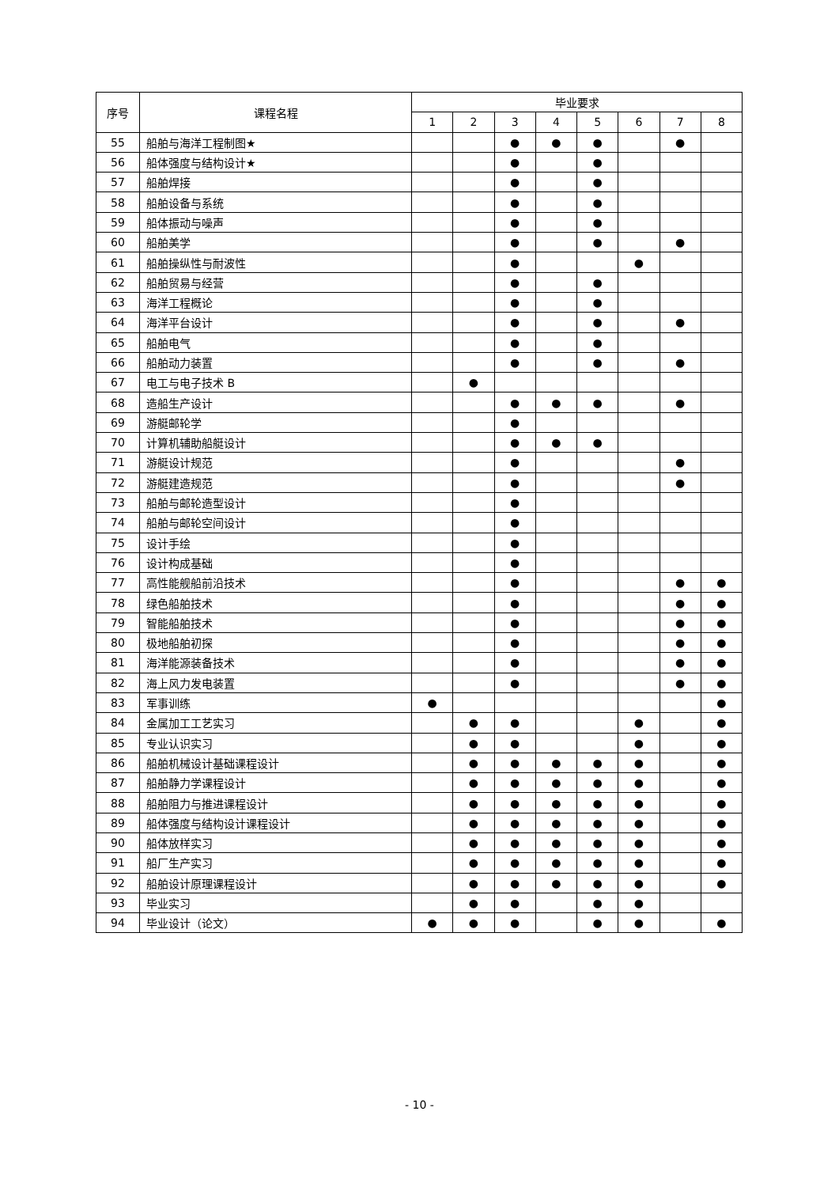| 序号 | 课程名程 | 毕业要求 | | | | | | | |
| --- | --- | --- | --- | --- | --- | --- | --- | --- | --- |
| | | 1 | 2 | 3 | 4 | 5 | 6 | 7 | 8 |
| 55 | 船舶与海洋工程制图★ | | | ● | ● | ● | | ● | |
| 56 | 船体强度与结构设计★ | | | ● | | ● | | | |
| 57 | 船舶焊接 | | | ● | | ● | | | |
| 58 | 船舶设备与系统 | | | ● | | ● | | | |
| 59 | 船体振动与噪声 | | | ● | | ● | | | |
| 60 | 船舶美学 | | | ● | | ● | | ● | |
| 61 | 船舶操纵性与耐波性 | | | ● | | | ● | | |
| 62 | 船舶贸易与经营 | | | ● | | ● | | | |
| 63 | 海洋工程概论 | | | ● | | ● | | | |
| 64 | 海洋平台设计 | | | ● | | ● | | ● | |
| 65 | 船舶电气 | | | ● | | ● | | | |
| 66 | 船舶动力装置 | | | ● | | ● | | ● | |
| 67 | 电工与电子技术 B | | ● | | | | | | |
| 68 | 造船生产设计 | | | ● | ● | ● | | ● | |
| 69 | 游艇邮轮学 | | | ● | | | | | |
| 70 | 计算机辅助船艇设计 | | | ● | ● | ● | | | |
| 71 | 游艇设计规范 | | | ● | | | | ● | |
| 72 | 游艇建造规范 | | | ● | | | | ● | |
| 73 | 船舶与邮轮造型设计 | | | ● | | | | | |
| 74 | 船舶与邮轮空间设计 | | | ● | | | | | |
| 75 | 设计手绘 | | | ● | | | | | |
| 76 | 设计构成基础 | | | ● | | | | | |
| 77 | 高性能舰船前沿技术 | | | ● | | | | ● | ● |
| 78 | 绿色船舶技术 | | | ● | | | | ● | ● |
| 79 | 智能船舶技术 | | | ● | | | | ● | ● |
| 80 | 极地船舶初探 | | | ● | | | | ● | ● |
| 81 | 海洋能源装备技术 | | | ● | | | | ● | ● |
| 82 | 海上风力发电装置 | | | ● | | | | ● | ● |
| 83 | 军事训练 | ● | | | | | | | ● |
| 84 | 金属加工工艺实习 | | ● | ● | | | ● | | ● |
| 85 | 专业认识实习 | | ● | ● | | | ● | | ● |
| 86 | 船舶机械设计基础课程设计 | | ● | ● | ● | ● | ● | | ● |
| 87 | 船舶静力学课程设计 | | ● | ● | ● | ● | ● | | ● |
| 88 | 船舶阻力与推进课程设计 | | ● | ● | ● | ● | ● | | ● |
| 89 | 船体强度与结构设计课程设计 | | ● | ● | ● | ● | ● | | ● |
| 90 | 船体放样实习 | | ● | ● | ● | ● | ● | | ● |
| 91 | 船厂生产实习 | | ● | ● | ● | ● | ● | | ● |
| 92 | 船舶设计原理课程设计 | | ● | ● | ● | ● | ● | | ● |
| 93 | 毕业实习 | | ● | ● | | ● | ● | | |
| 94 | 毕业设计（论文） | ● | ● | ● | | ● | ● | | ● |
- 10 -